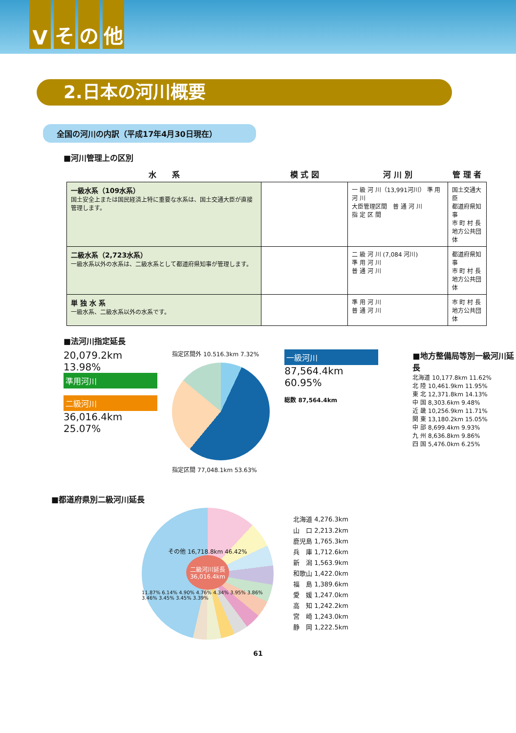Vその他
2.日本の河川概要
全国の河川の内訳（平成17年4月30日現在）
■河川管理上の区別
| 水 系 | 模 式 図 | 河 川 別 | 管 理 者 |
| --- | --- | --- | --- |
| 一級水系（109水系） 国土安全上または国民経済上特に重要な水系は、国土交通大臣が直接管理します。 | | 一 級 河 川（13,991河川） 準 用 河 川 大臣管理区間 普 通 河 川 指 定 区 間 | 国土交通大臣 都道府県知事 市 町 村 長 地方公共団体 |
| 二級水系（2,723水系） 一級水系以外の水系は、二級水系として都道府県知事が管理します。 | | 二 級 河 川 (7,084 河川) 準 用 河 川 普 通 河 川 | 都道府県知事 市 町 村 長 地方公共団体 |
| 単 独 水 系 一級水系、二級水系以外の水系です。 | | 準 用 河 川 普 通 河 川 | 市 町 村 長 地方公共団体 |
■法河川指定延長
20,079.2km 13.98%
準用河川
二級河川
36,016.4km 25.07%
指定区間外 10.516.3km 7.32%
指定区間 77,048.1km 53.63%
一級河川
87,564.4km 60.95%
総数 87,564.4km
■地方整備局等別一級河川延長
北海道 10,177.8km 11.62%
北 陸 10,461.9km 11.95%
東 北 12,371.8km 14.13%
中 国 8,303.6km 9.48%
近 畿 10,256.9km 11.71%
関 東 13,180.2km 15.05%
中 部 8,699.4km 9.93%
九 州 8,636.8km 9.86%
四 国 5,476.0km 6.25%
■都道府県別二級河川延長
その他 16,718.8km 46.42%
二級河川延長
36,016.4km
11.87% 6.14% 4.90% 4.76% 4.34% 3.95% 3.86% 3.46% 3.45% 3.45% 3.39%
北海道 4,276.3km
山　口 2,213.2km
鹿児島 1,765.3km
兵　庫 1,712.6km
新　潟 1,563.9km
和歌山 1,422.0km
福　島 1,389.6km
愛　媛 1,247.0km
高　知 1,242.2km
宮　崎 1,243.0km
静　岡 1,222.5km
61